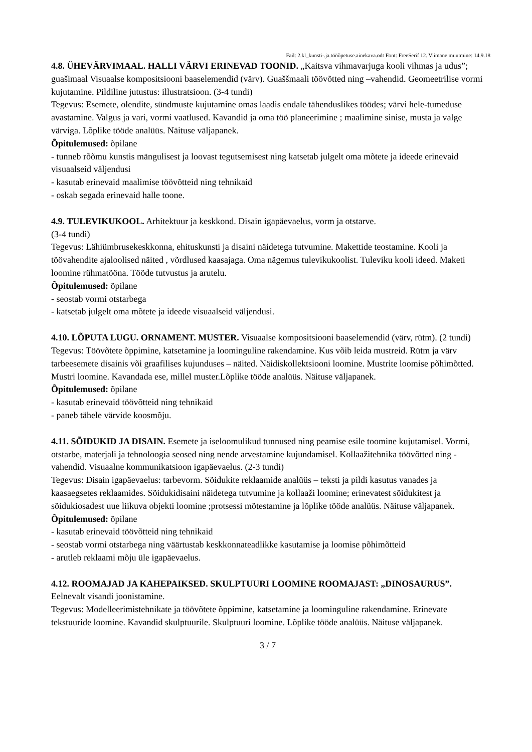Fail: 2.kl_kunsti-.ja.tööõpetuse.ainekava.odt Font: FreeSerif 12. Viimane muutmine: 14.9.18
4.8. ÜHEVÄRVIMAAL. HALLI VÄRVI ERINEVAD TOONID. „Kaitsva vihmavarjuga kooli vihmas ja udus”; guašimaal Visuaalse kompositsiooni baaselemendid (värv). Guaššmaali töövõtted ning –vahendid. Geomeetrilise vormi kujutamine. Pildiline jutustus: illustratsioon. (3-4 tundi)
Tegevus: Esemete, olendite, sündmuste kujutamine omas laadis endale tähenduslikes töödes; värvi hele-tumeduse avastamine. Valgus ja vari, vormi vaatlused. Kavandid ja oma töö planeerimine ; maalimine sinise, musta ja valge värviga. Lõplike tööde analüüs. Näituse väljapanek.
Õpitulemused: õpilane
- tunneb rõõmu kunstis mängulisest ja loovast tegutsemisest ning katsetab julgelt oma mõtete ja ideede erinevaid visuaalseid väljendusi
- kasutab erinevaid maalimise töövõtteid ning tehnikaid
- oskab segada erinevaid halle toone.
4.9. TULEVIKUKOOL. Arhitektuur ja keskkond. Disain igapäevaelus, vorm ja otstarve.
(3-4 tundi)
Tegevus: Lähiümbrusekeskkonna, ehituskunsti ja disaini näidetega tutvumine. Makettide teostamine. Kooli ja töövahendite ajaloolised näited , võrdlused kaasajaga. Oma nägemus tulevikukoolist. Tuleviku kooli ideed. Maketi loomine rühmatööna. Tööde tutvustus ja arutelu.
Õpitulemused: õpilane
- seostab vormi otstarbega
- katsetab julgelt oma mõtete ja ideede visuaalseid väljendusi.
4.10. LÕPUTA LUGU. ORNAMENT. MUSTER. Visuaalse kompositsiooni baaselemendid (värv, rütm). (2 tundi)
Tegevus: Töövõtete õppimine, katsetamine ja loominguline rakendamine. Kus võib leida mustreid. Rütm ja värv tarbeesemete disainis või graafilises kujunduses – näited. Näidiskollektsiooni loomine. Mustrite loomise põhimõtted. Mustri loomine. Kavandada ese, millel muster.Lõplike tööde analüüs. Näituse väljapanek.
Õpitulemused: õpilane
- kasutab erinevaid töövõtteid ning tehnikaid
- paneb tähele värvide koosmõju.
4.11. SÕIDUKID JA DISAIN. Esemete ja iseloomulikud tunnused ning peamise esile toomine kujutamisel. Vormi, otstarbe, materjali ja tehnoloogia seosed ning nende arvestamine kujundamisel. Kollaažitehnika töövõtted ning -vahendid. Visuaalne kommunikatsioon igapäevaelus. (2-3 tundi)
Tegevus: Disain igapäevaelus: tarbevorm. Sõidukite reklaamide analüüs – teksti ja pildi kasutus vanades ja kaasaegsetes reklaamides. Sõidukidisaini näidetega tutvumine ja kollaaži loomine; erinevatest sõidukitest ja sõidukiosadest uue liikuva objekti loomine ;protsessi mõtestamine ja lõplike tööde analüüs. Näituse väljapanek.
Õpitulemused: õpilane
- kasutab erinevaid töövõtteid ning tehnikaid
- seostab vormi otstarbega ning väärtustab keskkonnateadlikke kasutamise ja loomise põhimõtteid
- arutleb reklaami mõju üle igapäevaelus.
4.12. ROOMAJAD JA KAHEPAIKSED. SKULPTUURI LOOMINE ROOMAJAST: „DINOSAURUS”. Eelnevalt visandi joonistamine.
Tegevus: Modelleerimistehnikate ja töövõtete õppimine, katsetamine ja loominguline rakendamine. Erinevate tekstuuride loomine. Kavandid skulptuurile. Skulptuuri loomine. Lõplike tööde analüüs. Näituse väljapanek.
3 / 7